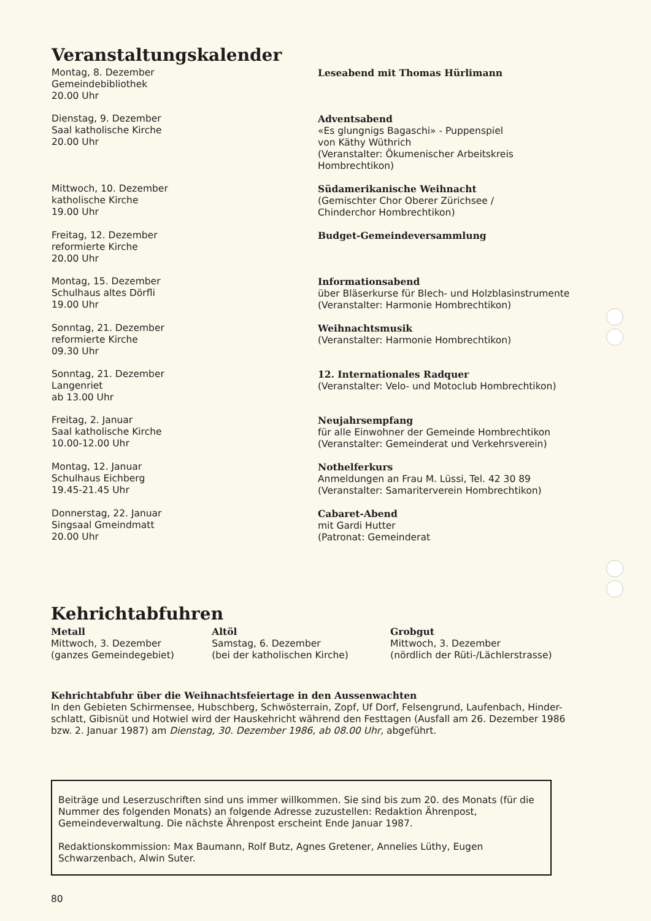Veranstaltungskalender
Montag, 8. Dezember
Gemeindebibliothek
20.00 Uhr
Leseabend mit Thomas Hürlimann
Dienstag, 9. Dezember
Saal katholische Kirche
20.00 Uhr
Adventsabend
«Es glungnigs Bagaschi» - Puppenspiel
von Käthy Wüthrich
(Veranstalter: Ökumenischer Arbeitskreis
Hombrechtikon)
Mittwoch, 10. Dezember
katholische Kirche
19.00 Uhr
Südamerikanische Weihnacht
(Gemischter Chor Oberer Zürichsee /
Chinderchor Hombrechtikon)
Freitag, 12. Dezember
reformierte Kirche
20.00 Uhr
Budget-Gemeindeversammlung
Montag, 15. Dezember
Schulhaus altes Dörfli
19.00 Uhr
Informationsabend
über Bläserkurse für Blech- und Holzblasinstrumente
(Veranstalter: Harmonie Hombrechtikon)
Sonntag, 21. Dezember
reformierte Kirche
09.30 Uhr
Weihnachtsmusik
(Veranstalter: Harmonie Hombrechtikon)
Sonntag, 21. Dezember
Langenriet
ab 13.00 Uhr
12. Internationales Radquer
(Veranstalter: Velo- und Motoclub Hombrechtikon)
Freitag, 2. Januar
Saal katholische Kirche
10.00-12.00 Uhr
Neujahrsempfang
für alle Einwohner der Gemeinde Hombrechtikon
(Veranstalter: Gemeinderat und Verkehrsverein)
Montag, 12. Januar
Schulhaus Eichberg
19.45-21.45 Uhr
Nothelferkurs
Anmeldungen an Frau M. Lüssi, Tel. 42 30 89
(Veranstalter: Samariterverein Hombrechtikon)
Donnerstag, 22. Januar
Singsaal Gmeindmatt
20.00 Uhr
Cabaret-Abend
mit Gardi Hutter
(Patronat: Gemeinderat
Kehrichtabfuhren
Metall
Mittwoch, 3. Dezember
(ganzes Gemeindegebiet)
Altöl
Samstag, 6. Dezember
(bei der katholischen Kirche)
Grobgut
Mittwoch, 3. Dezember
(nördlich der Rüti-/Lächlerstrasse)
Kehrichtabfuhr über die Weihnachtsfeiertage in den Aussenwachten
In den Gebieten Schirmensee, Hubschberg, Schwösterrain, Zopf, Uf Dorf, Felsengrund, Laufenbach, Hinder-schlatt, Gibisnüt und Hotwiel wird der Hauskehricht während den Festtagen (Ausfall am 26. Dezember 1986 bzw. 2. Januar 1987) am Dienstag, 30. Dezember 1986, ab 08.00 Uhr, abgeführt.
Beiträge und Leserzuschriften sind uns immer willkommen. Sie sind bis zum 20. des Monats (für die Nummer des folgenden Monats) an folgende Adresse zuzustellen: Redaktion Ährenpost, Gemeindeverwaltung. Die nächste Ährenpost erscheint Ende Januar 1987.
Redaktionskommission: Max Baumann, Rolf Butz, Agnes Gretener, Annelies Lüthy, Eugen Schwarzenbach, Alwin Suter.
80